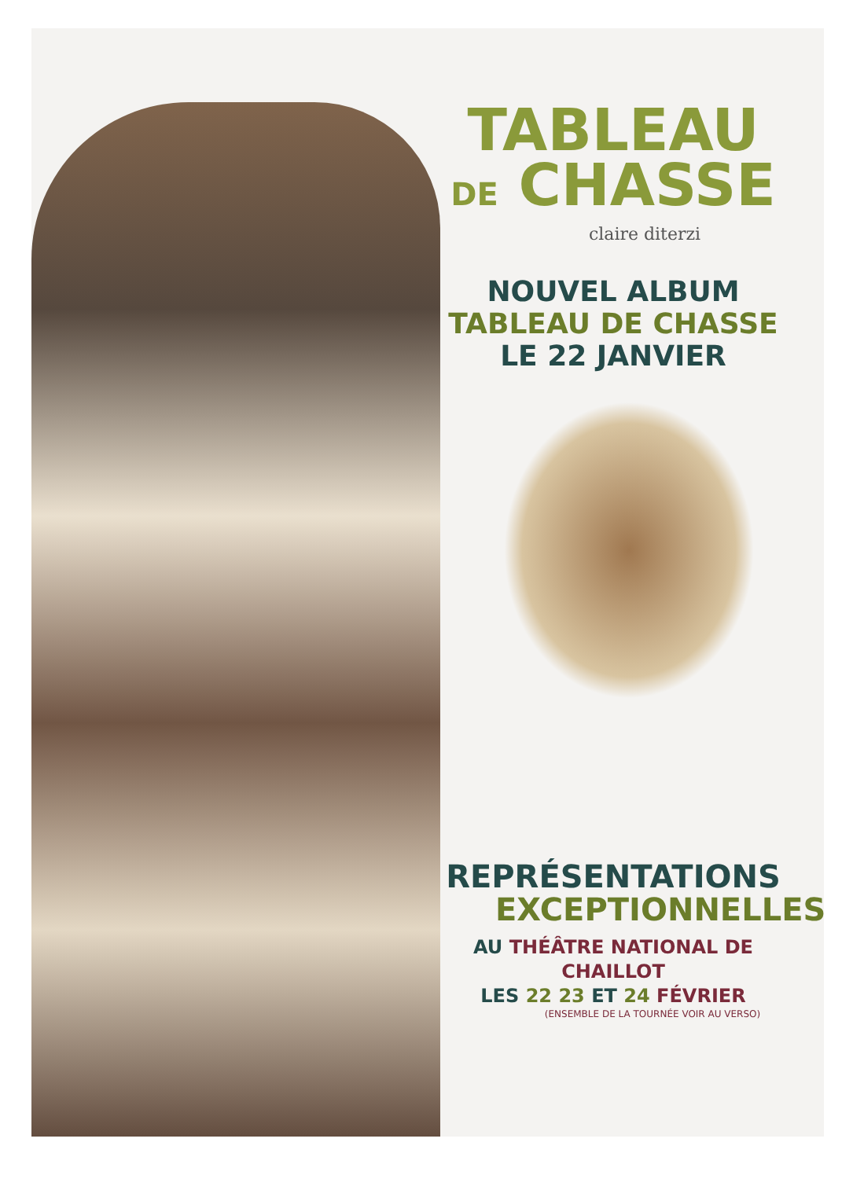TABLEAU
DE CHASSE
claire diterzi
NOUVEL ALBUM
TABLEAU DE CHASSE
LE 22 JANVIER
REPRÉSENTATIONS
EXCEPTIONNELLES
AU THÉÂTRE NATIONAL DE CHAILLOT
LES 22 23 ET 24 FÉVRIER
(ENSEMBLE DE LA TOURNÉE VOIR AU VERSO)